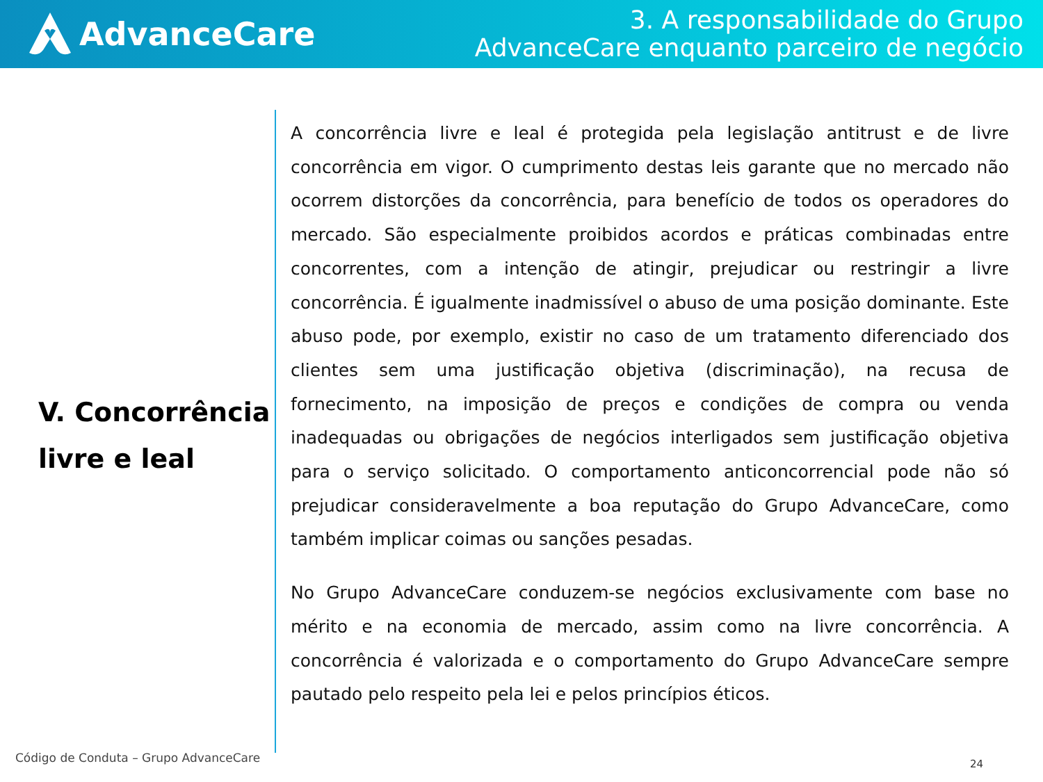AdvanceCare
3. A responsabilidade do Grupo
AdvanceCare enquanto parceiro de negócio
V. Concorrência livre e leal
A concorrência livre e leal é protegida pela legislação antitrust e de livre concorrência em vigor. O cumprimento destas leis garante que no mercado não ocorrem distorções da concorrência, para benefício de todos os operadores do mercado. São especialmente proibidos acordos e práticas combinadas entre concorrentes, com a intenção de atingir, prejudicar ou restringir a livre concorrência. É igualmente inadmissível o abuso de uma posição dominante. Este abuso pode, por exemplo, existir no caso de um tratamento diferenciado dos clientes sem uma justificação objetiva (discriminação), na recusa de fornecimento, na imposição de preços e condições de compra ou venda inadequadas ou obrigações de negócios interligados sem justificação objetiva para o serviço solicitado. O comportamento anticoncorrencial pode não só prejudicar consideravelmente a boa reputação do Grupo AdvanceCare, como também implicar coimas ou sanções pesadas.
No Grupo AdvanceCare conduzem-se negócios exclusivamente com base no mérito e na economia de mercado, assim como na livre concorrência. A concorrência é valorizada e o comportamento do Grupo AdvanceCare sempre pautado pelo respeito pela lei e pelos princípios éticos.
Código de Conduta – Grupo AdvanceCare
24